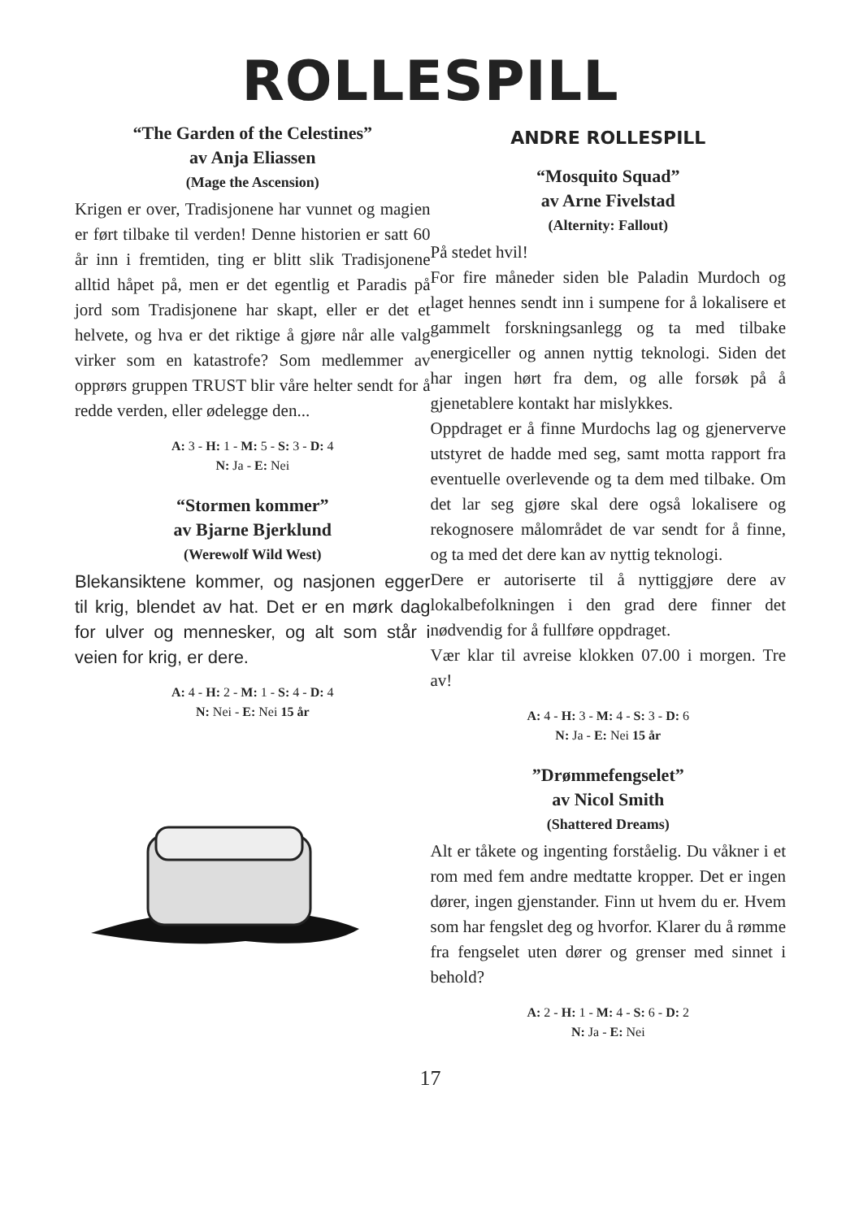ROLLESPILL
“The Garden of the Celestines”
av Anja Eliassen
(Mage the Ascension)
Krigen er over, Tradisjonene har vunnet og magien er ført tilbake til verden! Denne historien er satt 60 år inn i fremtiden, ting er blitt slik Tradisjonene alltid håpet på, men er det egentlig et Paradis på jord som Tradisjonene har skapt, eller er det et helvete, og hva er det riktige å gjøre når alle valg virker som en katastrofe? Som medlemmer av opprørs gruppen TRUST blir våre helter sendt for å redde verden, eller ødelegge den...
A: 3 - H: 1 - M: 5 - S: 3 - D: 4
N: Ja - E: Nei
“Stormen kommer”
av Bjarne Bjerklund
(Werewolf Wild West)
Blekansiktene kommer, og nasjonen egger til krig, blendet av hat. Det er en mørk dag for ulver og mennesker, og alt som står i veien for krig, er dere.
A: 4 - H: 2 - M: 1 - S: 4 - D: 4
N: Nei - E: Nei 15 år
ANDRE ROLLESPILL
“Mosquito Squad”
av Arne Fivelstad
(Alternity: Fallout)
På stedet hvil!
For fire måneder siden ble Paladin Murdoch og laget hennes sendt inn i sumpene for å lokalisere et gammelt forskningsanlegg og ta med tilbake energiceller og annen nyttig teknologi. Siden det har ingen hørt fra dem, og alle forsøk på å gjenetablere kontakt har mislykkes.
Oppdraget er å finne Murdochs lag og gjenerverve utstyret de hadde med seg, samt motta rapport fra eventuelle overlevende og ta dem med tilbake. Om det lar seg gjøre skal dere også lokalisere og rekognosere målområdet de var sendt for å finne, og ta med det dere kan av nyttig teknologi.
Dere er autoriserte til å nyttiggjøre dere av lokalbefolkningen i den grad dere finner det nødvendig for å fullføre oppdraget.
Vær klar til avreise klokken 07.00 i morgen. Tre av!
A: 4 - H: 3 - M: 4 - S: 3 - D: 6
N: Ja - E: Nei 15 år
”Drømmefengselet”
av Nicol Smith
(Shattered Dreams)
Alt er tåkete og ingenting forståelig. Du våkner i et rom med fem andre medtatte kropper. Det er ingen dører, ingen gjenstander. Finn ut hvem du er. Hvem som har fengslet deg og hvorfor. Klarer du å rømme fra fengselet uten dører og grenser med sinnet i behold?
A: 2 - H: 1 - M: 4 - S: 6 - D: 2
N: Ja - E: Nei
17